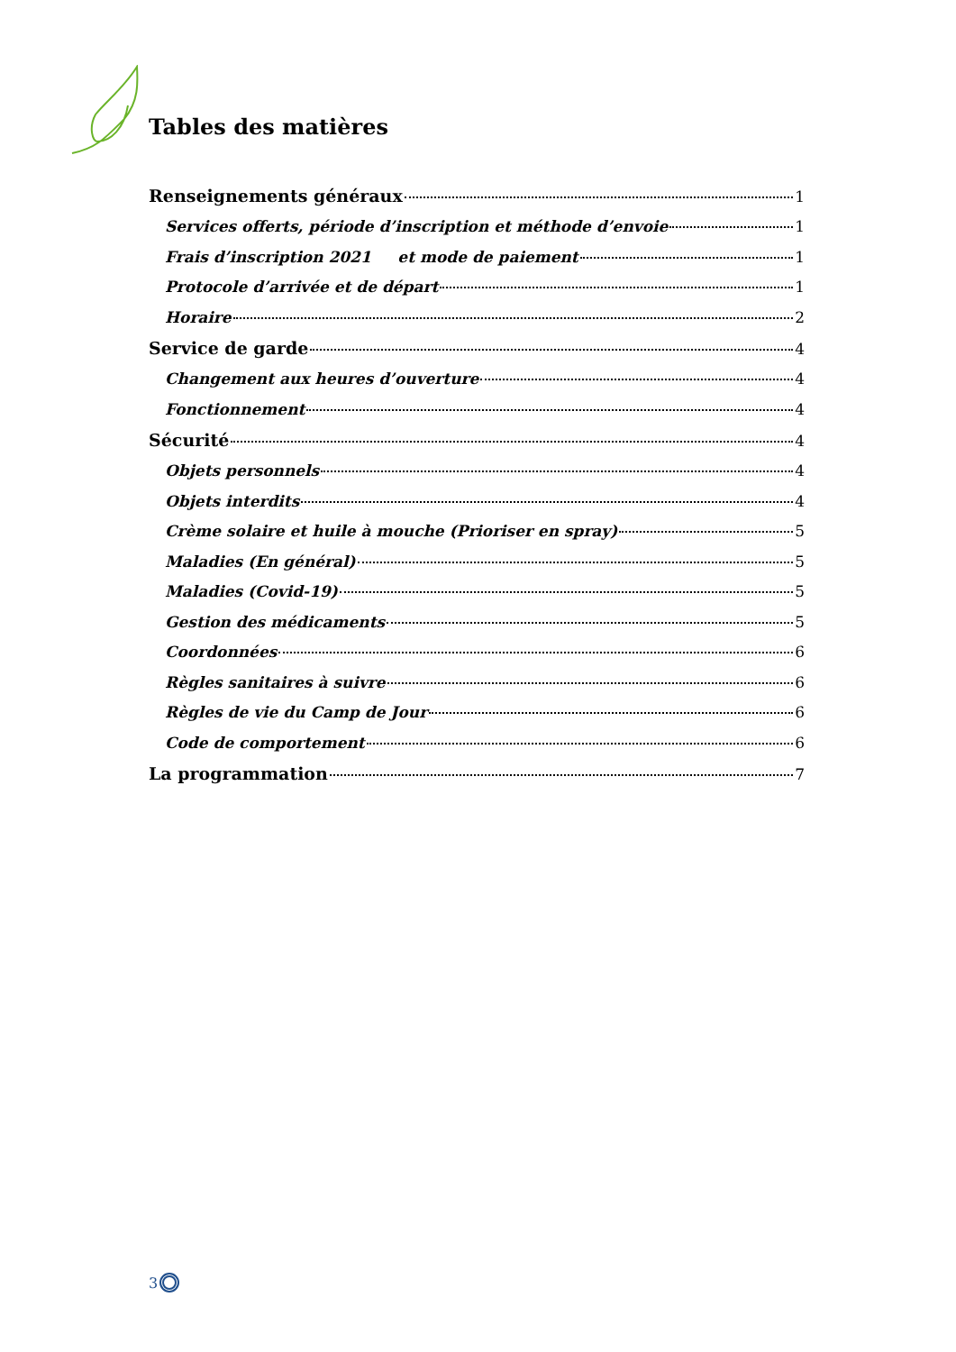Tables des matières
Renseignements généraux 1
Services offerts, période d’inscription et méthode d’envoie 1
Frais d’inscription 2021 et mode de paiement 1
Protocole d’arrivée et de départ 1
Horaire 2
Service de garde 4
Changement aux heures d’ouverture 4
Fonctionnement 4
Sécurité 4
Objets personnels 4
Objets interdits 4
Crème solaire et huile à mouche (Prioriser en spray) 5
Maladies (En général) 5
Maladies (Covid-19) 5
Gestion des médicaments 5
Coordonnées 6
Règles sanitaires à suivre 6
Règles de vie du Camp de Jour 6
Code de comportement 6
La programmation 7
3